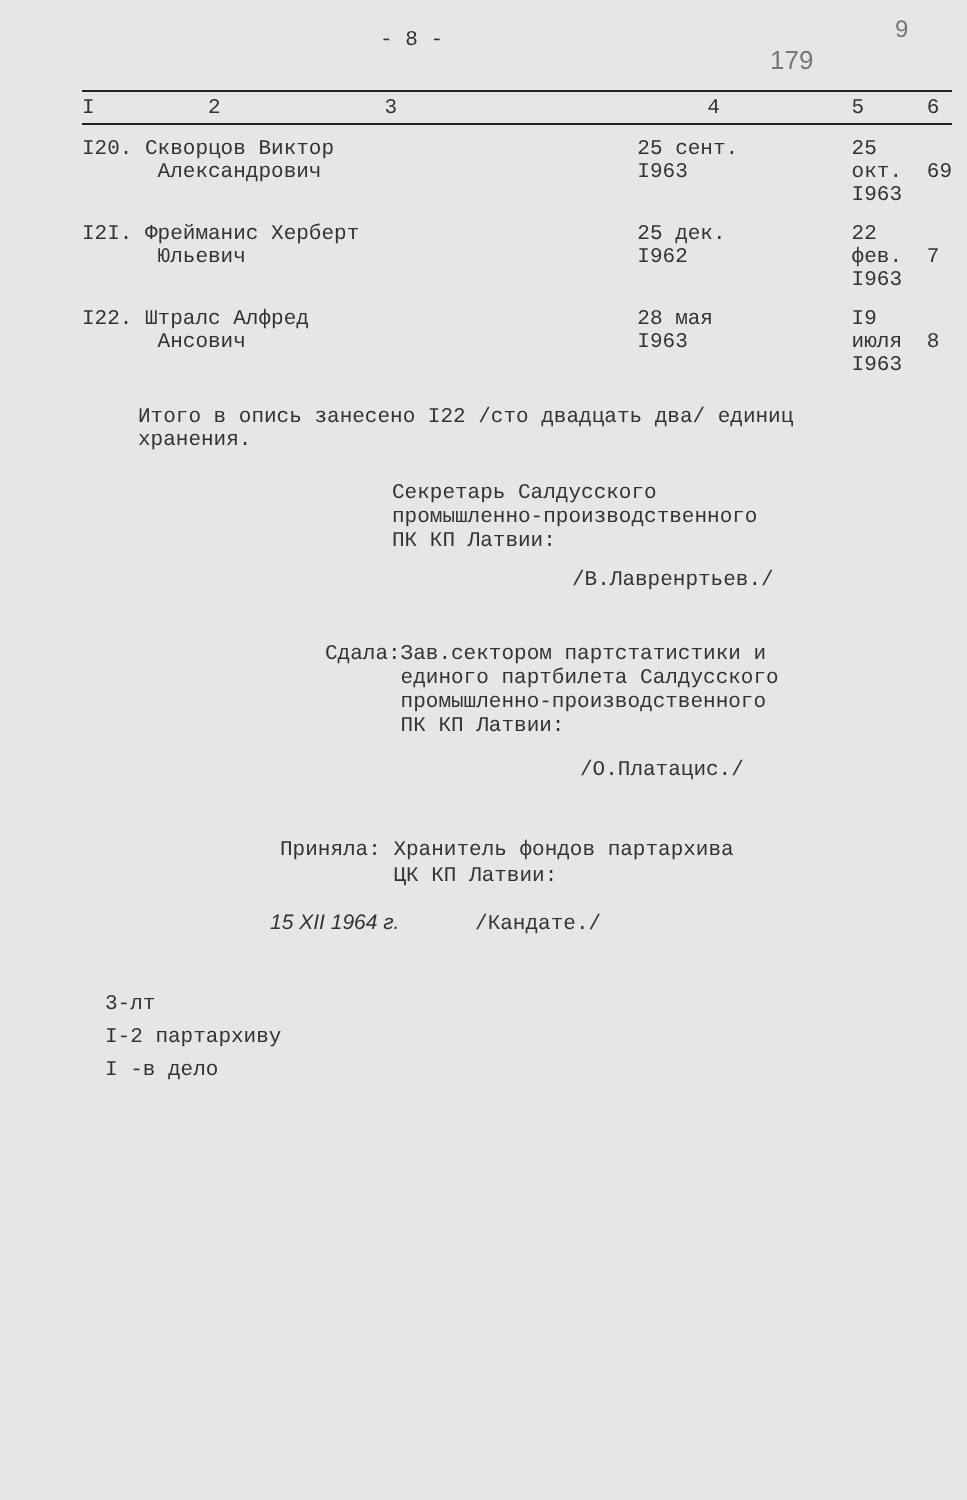- 8 -
179
9
| I 2 | 3 | 4 | 5 | 6 |
| --- | --- | --- | --- | --- |
| I20. Скворцов Виктор Александрович | | 25 сент. I963 | 25 окт. I963 | 69 |
| I2I. Фрейманис Херберт Юльевич | | 25 дек. I962 | 22 фев. I963 | 7 |
| I22. Штралс Алфред Ансович | | 28 мая I963 | I9 июля I963 | 8 |
Итого в опись занесено I22 /сто двадцать два/ единиц хранения.
Секретарь Салдусского
промышленно-производственного
ПК КП Латвии:
/В.Лавренртьев./
Сдала:Зав.сектором партстатистики и
единого партбилета Салдусского
промышленно-производственного
ПК КП Латвии:
/О.Платацис./
Приняла: Хранитель фондов партархива
ЦК КП Латвии:
15 XII 1964 г. /Кандате./
3-лт
I-2 партархиву
I -в дело